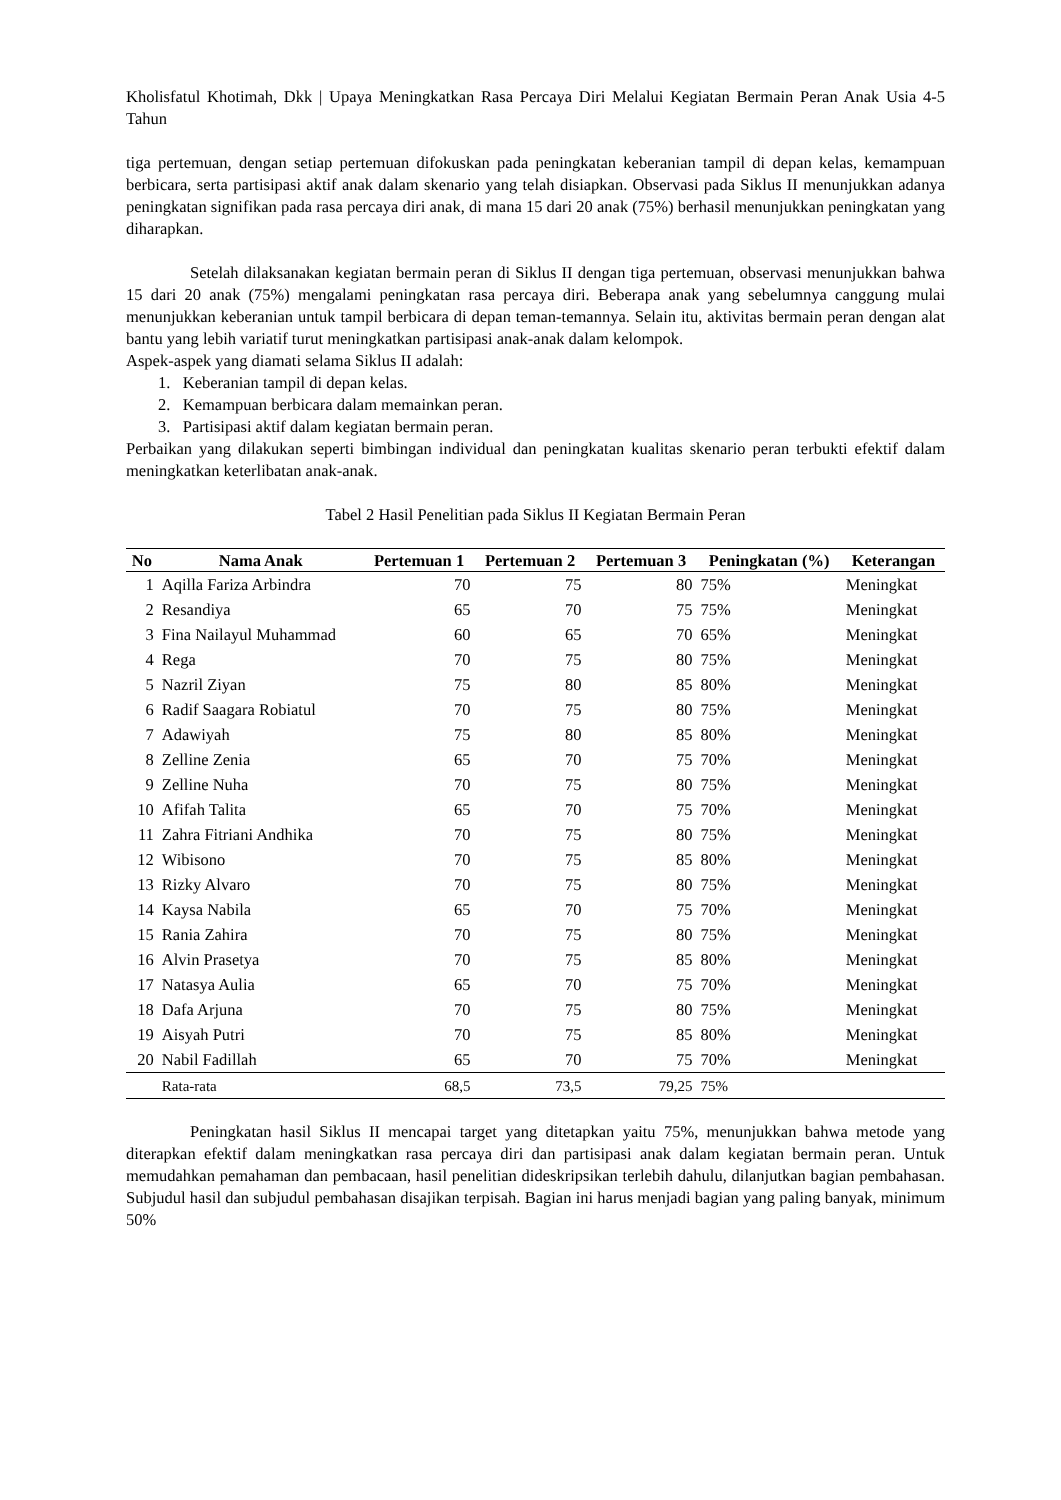Kholisfatul Khotimah, Dkk | Upaya Meningkatkan Rasa Percaya Diri Melalui Kegiatan Bermain Peran Anak Usia 4-5 Tahun
tiga pertemuan, dengan setiap pertemuan difokuskan pada peningkatan keberanian tampil di depan kelas, kemampuan berbicara, serta partisipasi aktif anak dalam skenario yang telah disiapkan. Observasi pada Siklus II menunjukkan adanya peningkatan signifikan pada rasa percaya diri anak, di mana 15 dari 20 anak (75%) berhasil menunjukkan peningkatan yang diharapkan.
Setelah dilaksanakan kegiatan bermain peran di Siklus II dengan tiga pertemuan, observasi menunjukkan bahwa 15 dari 20 anak (75%) mengalami peningkatan rasa percaya diri. Beberapa anak yang sebelumnya canggung mulai menunjukkan keberanian untuk tampil berbicara di depan teman-temannya. Selain itu, aktivitas bermain peran dengan alat bantu yang lebih variatif turut meningkatkan partisipasi anak-anak dalam kelompok.
Aspek-aspek yang diamati selama Siklus II adalah:
1. Keberanian tampil di depan kelas.
2. Kemampuan berbicara dalam memainkan peran.
3. Partisipasi aktif dalam kegiatan bermain peran.
Perbaikan yang dilakukan seperti bimbingan individual dan peningkatan kualitas skenario peran terbukti efektif dalam meningkatkan keterlibatan anak-anak.
Tabel 2 Hasil Penelitian pada Siklus II Kegiatan Bermain Peran
| No | Nama Anak | Pertemuan 1 | Pertemuan 2 | Pertemuan 3 | Peningkatan (%) | Keterangan |
| --- | --- | --- | --- | --- | --- | --- |
| 1 | Aqilla Fariza Arbindra | 70 | 75 | 80 | 75% | Meningkat |
| 2 | Resandiya | 65 | 70 | 75 | 75% | Meningkat |
| 3 | Fina Nailayul Muhammad | 60 | 65 | 70 | 65% | Meningkat |
| 4 | Rega | 70 | 75 | 80 | 75% | Meningkat |
| 5 | Nazril Ziyan | 75 | 80 | 85 | 80% | Meningkat |
| 6 | Radif Saagara Robiatul | 70 | 75 | 80 | 75% | Meningkat |
| 7 | Adawiyah | 75 | 80 | 85 | 80% | Meningkat |
| 8 | Zelline Zenia | 65 | 70 | 75 | 70% | Meningkat |
| 9 | Zelline Nuha | 70 | 75 | 80 | 75% | Meningkat |
| 10 | Afifah Talita | 65 | 70 | 75 | 70% | Meningkat |
| 11 | Zahra Fitriani Andhika | 70 | 75 | 80 | 75% | Meningkat |
| 12 | Wibisono | 70 | 75 | 85 | 80% | Meningkat |
| 13 | Rizky Alvaro | 70 | 75 | 80 | 75% | Meningkat |
| 14 | Kaysa Nabila | 65 | 70 | 75 | 70% | Meningkat |
| 15 | Rania Zahira | 70 | 75 | 80 | 75% | Meningkat |
| 16 | Alvin Prasetya | 70 | 75 | 85 | 80% | Meningkat |
| 17 | Natasya Aulia | 65 | 70 | 75 | 70% | Meningkat |
| 18 | Dafa Arjuna | 70 | 75 | 80 | 75% | Meningkat |
| 19 | Aisyah Putri | 70 | 75 | 85 | 80% | Meningkat |
| 20 | Nabil Fadillah | 65 | 70 | 75 | 70% | Meningkat |
| | Rata-rata | 68,5 | 73,5 | 79,25 | 75% | |
Peningkatan hasil Siklus II mencapai target yang ditetapkan yaitu 75%, menunjukkan bahwa metode yang diterapkan efektif dalam meningkatkan rasa percaya diri dan partisipasi anak dalam kegiatan bermain peran. Untuk memudahkan pemahaman dan pembacaan, hasil penelitian dideskripsikan terlebih dahulu, dilanjutkan bagian pembahasan. Subjudul hasil dan subjudul pembahasan disajikan terpisah. Bagian ini harus menjadi bagian yang paling banyak, minimum 50%